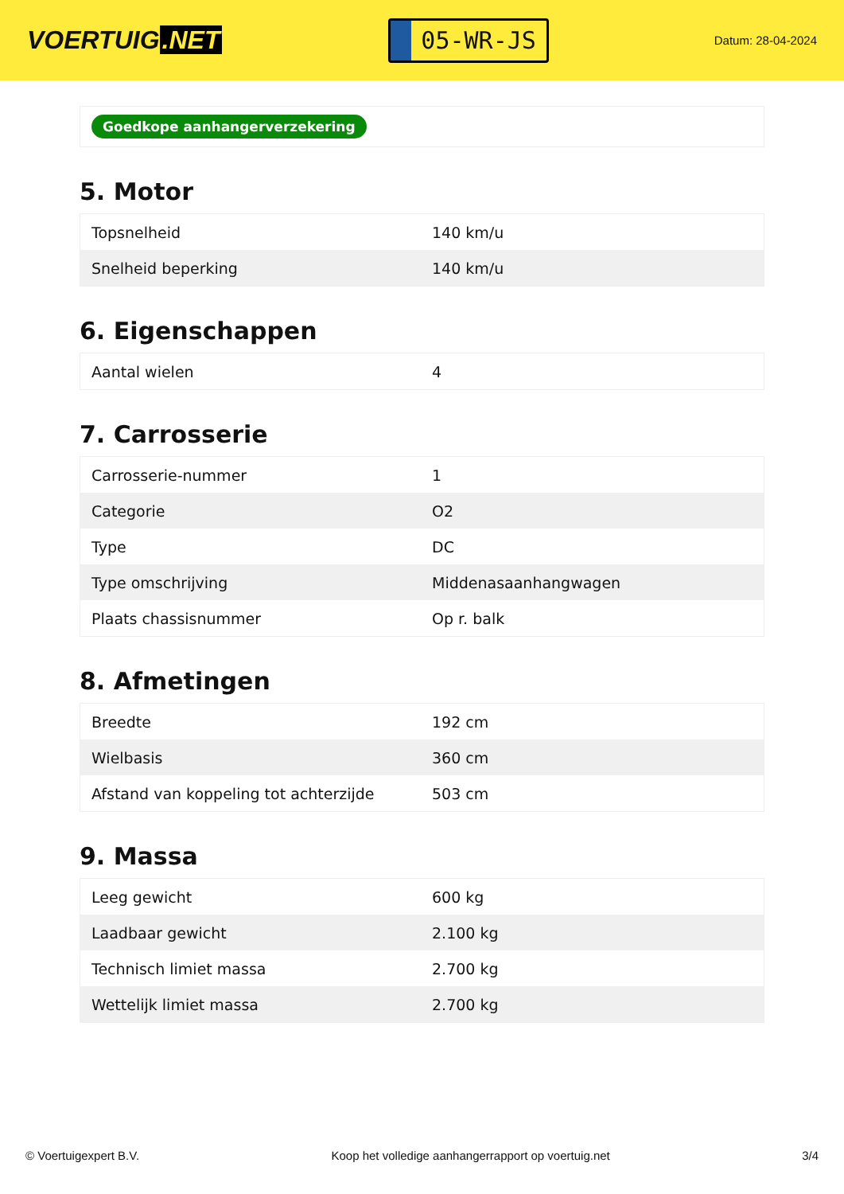VOERTUIG.NET
05-WR-JS
Datum: 28-04-2024
Goedkope aanhangerverzekering
5. Motor
| Topsnelheid | 140 km/u |
| Snelheid beperking | 140 km/u |
6. Eigenschappen
| Aantal wielen | 4 |
7. Carrosserie
| Carrosserie-nummer | 1 |
| Categorie | O2 |
| Type | DC |
| Type omschrijving | Middenasaanhangwagen |
| Plaats chassisnummer | Op r. balk |
8. Afmetingen
| Breedte | 192 cm |
| Wielbasis | 360 cm |
| Afstand van koppeling tot achterzijde | 503 cm |
9. Massa
| Leeg gewicht | 600 kg |
| Laadbaar gewicht | 2.100 kg |
| Technisch limiet massa | 2.700 kg |
| Wettelijk limiet massa | 2.700 kg |
© Voertuigexpert B.V. Koop het volledige aanhangerrapport op voertuig.net 3/4